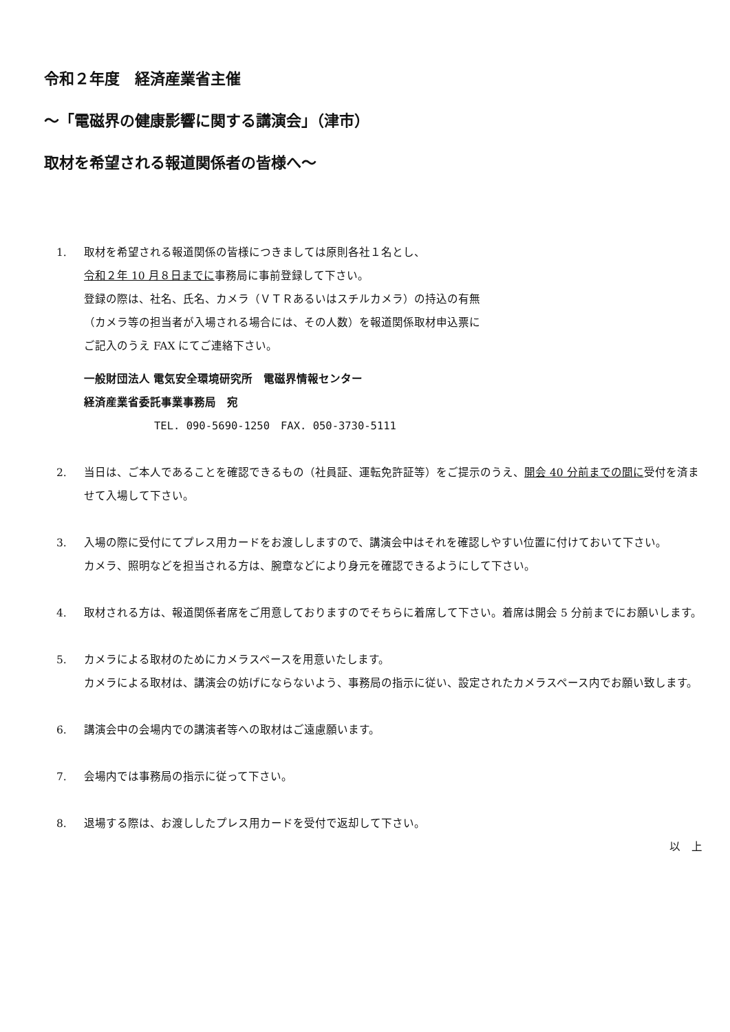令和２年度　経済産業省主催
～「電磁界の健康影響に関する講演会」（津市）
取材を希望される報道関係者の皆様へ～
1. 取材を希望される報道関係の皆様につきましては原則各社１名とし、
令和２年 10 月８日までに事務局に事前登録して下さい。
登録の際は、社名、氏名、カメラ（ＶＴＲあるいはスチルカメラ）の持込の有無
（カメラ等の担当者が入場される場合には、その人数）を報道関係取材申込票に
ご記入のうえ FAX にてご連絡下さい。
一般財団法人 電気安全環境研究所　電磁界情報センター
経済産業省委託事業事務局　宛
TEL. 090-5690-1250　FAX. 050-3730-5111
2. 当日は、ご本人であることを確認できるもの（社員証、運転免許証等）をご提示のうえ、開会 40 分前までの間に受付を済ませて入場して下さい。
3. 入場の際に受付にてプレス用カードをお渡ししますので、講演会中はそれを確認しやすい位置に付けておいて下さい。
カメラ、照明などを担当される方は、腕章などにより身元を確認できるようにして下さい。
4. 取材される方は、報道関係者席をご用意しておりますのでそちらに着席して下さい。着席は開会 5 分前までにお願いします。
5. カメラによる取材のためにカメラスペースを用意いたします。
カメラによる取材は、講演会の妨げにならないよう、事務局の指示に従い、設定されたカメラスペース内でお願い致します。
6. 講演会中の会場内での講演者等への取材はご遠慮願います。
7. 会場内では事務局の指示に従って下さい。
8. 退場する際は、お渡ししたプレス用カードを受付で返却して下さい。
以　上